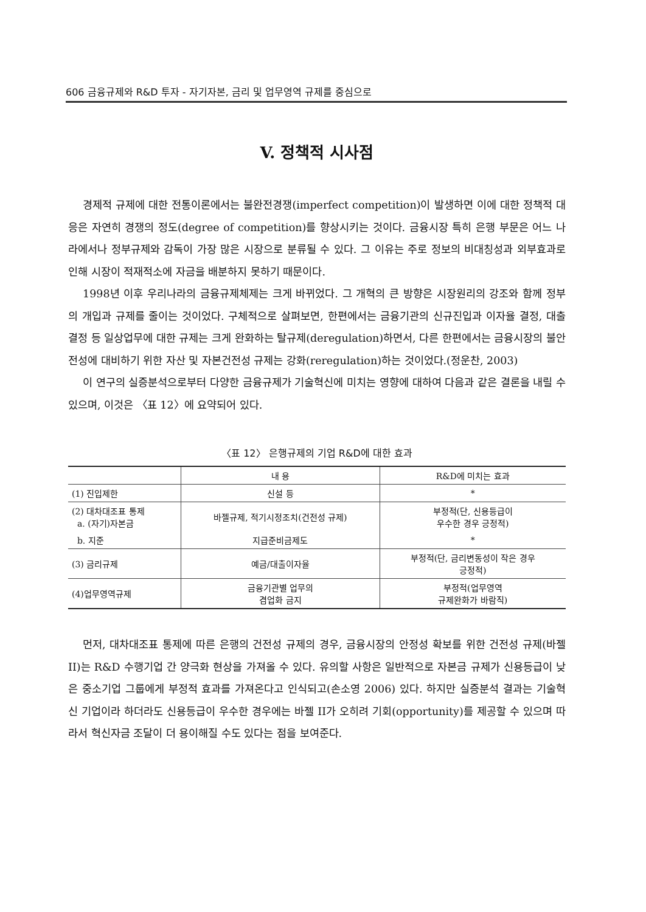606 금융규제와 R&D 투자 - 자기자본, 금리 및 업무영역 규제를 중심으로
V. 정책적 시사점
경제적 규제에 대한 전통이론에서는 불완전경쟁(imperfect competition)이 발생하면 이에 대한 정책적 대응은 자연히 경쟁의 정도(degree of competition)를 향상시키는 것이다. 금융시장 특히 은행 부문은 어느 나라에서나 정부규제와 감독이 가장 많은 시장으로 분류될 수 있다. 그 이유는 주로 정보의 비대칭성과 외부효과로 인해 시장이 적재적소에 자금을 배분하지 못하기 때문이다.
1998년 이후 우리나라의 금융규제체제는 크게 바뀌었다. 그 개혁의 큰 방향은 시장원리의 강조와 함께 정부의 개입과 규제를 줄이는 것이었다. 구체적으로 살펴보면, 한편에서는 금융기관의 신규진입과 이자율 결정, 대출결정 등 일상업무에 대한 규제는 크게 완화하는 탈규제(deregulation)하면서, 다른 한편에서는 금융시장의 불안전성에 대비하기 위한 자산 및 자본건전성 규제는 강화(reregulation)하는 것이었다.(정운찬, 2003)
이 연구의 실증분석으로부터 다양한 금융규제가 기술혁신에 미치는 영향에 대하여 다음과 같은 결론을 내릴 수 있으며, 이것은 〈표 12〉에 요약되어 있다.
〈표 12〉 은행규제의 기업 R&D에 대한 효과
| | 내 용 | R&D에 미치는 효과 |
| --- | --- | --- |
| (1) 진입제한 | 신설 등 | * |
| (2) 대차대조표 통제 a. (자기)자본금 | 바젤규제, 적기시정조치(건전성 규제) | 부정적(단, 신용등급이 우수한 경우 긍정적) |
| b. 지준 | 지급준비금제도 | * |
| (3) 금리규제 | 예금/대출이자율 | 부정적(단, 금리변동성이 작은 경우 긍정적) |
| (4)업무영역규제 | 금융기관별 업무의 겸업화 금지 | 부정적(업무영역 규제완화가 바람직) |
먼저, 대차대조표 통제에 따른 은행의 건전성 규제의 경우, 금융시장의 안정성 확보를 위한 건전성 규제(바젤 II)는 R&D 수행기업 간 양극화 현상을 가져올 수 있다. 유의할 사항은 일반적으로 자본금 규제가 신용등급이 낮은 중소기업 그룹에게 부정적 효과를 가져온다고 인식되고(손소영 2006) 있다. 하지만 실증분석 결과는 기술혁신 기업이라 하더라도 신용등급이 우수한 경우에는 바젤 II가 오히려 기회(opportunity)를 제공할 수 있으며 따라서 혁신자금 조달이 더 용이해질 수도 있다는 점을 보여준다.